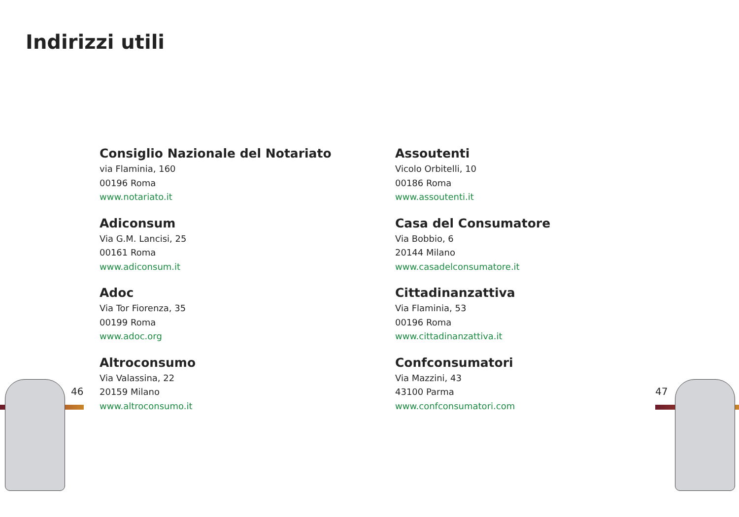Indirizzi utili
Consiglio Nazionale del Notariato
via Flaminia, 160
00196 Roma
www.notariato.it
Adiconsum
Via G.M. Lancisi, 25
00161 Roma
www.adiconsum.it
Adoc
Via Tor Fiorenza, 35
00199 Roma
www.adoc.org
Altroconsumo
Via Valassina, 22
20159 Milano
www.altroconsumo.it
Assoutenti
Vicolo Orbitelli, 10
00186 Roma
www.assoutenti.it
Casa del Consumatore
Via Bobbio, 6
20144 Milano
www.casadelconsumatore.it
Cittadinanzattiva
Via Flaminia, 53
00196 Roma
www.cittadinanzattiva.it
Confconsumatori
Via Mazzini, 43
43100 Parma
www.confconsumatori.com
46 47